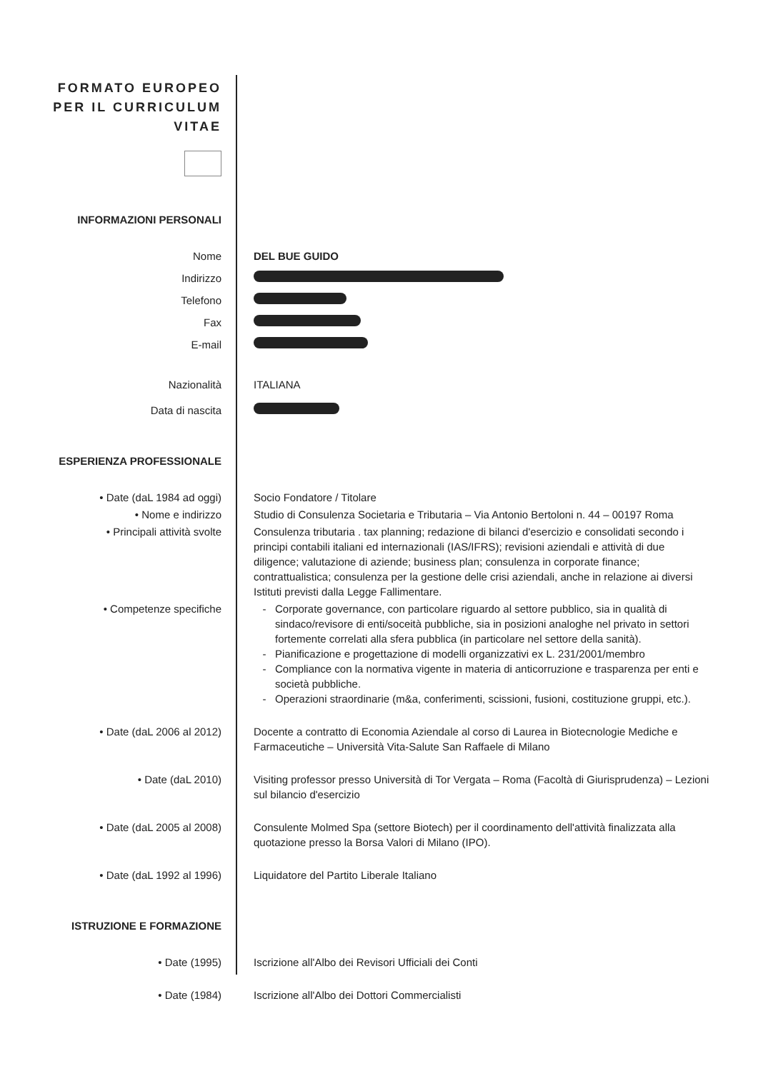FORMATO EUROPEO
PER IL CURRICULUM
VITAE
INFORMAZIONI PERSONALI
Nome DEL BUE GUIDO
Indirizzo
Telefono
Fax
E-mail
Nazionalità ITALIANA
Data di nascita
ESPERIENZA PROFESSIONALE
• Date (daL 1984 ad oggi) Socio Fondatore / Titolare
• Nome e indirizzo Studio di Consulenza Societaria e Tributaria – Via Antonio Bertoloni n. 44 – 00197 Roma
• Principali attività svolte Consulenza tributaria . tax planning; redazione di bilanci d'esercizio e consolidati secondo i principi contabili italiani ed internazionali (IAS/IFRS); revisioni aziendali e attività di due diligence; valutazione di aziende; business plan; consulenza in corporate finance; contrattualistica; consulenza per la gestione delle crisi aziendali, anche in relazione ai diversi Istituti previsti dalla Legge Fallimentare.
• Competenze specifiche Corporate governance, con particolare riguardo al settore pubblico, sia in qualità di sindaco/revisore di enti/soceità pubbliche, sia in posizioni analoghe nel privato in settori fortemente correlati alla sfera pubblica (in particolare nel settore della sanità).
Pianificazione e progettazione di modelli organizzativi ex L. 231/2001/membro
Compliance con la normativa vigente in materia di anticorruzione e trasparenza per enti e società pubbliche.
Operazioni straordinarie (m&a, conferimenti, scissioni, fusioni, costituzione gruppi, etc.).
• Date (daL 2006 al 2012) Docente a contratto di Economia Aziendale al corso di Laurea in Biotecnologie Mediche e Farmaceutiche – Università Vita-Salute San Raffaele di Milano
• Date (daL 2010) Visiting professor presso Università di Tor Vergata – Roma (Facoltà di Giurisprudenza) – Lezioni sul bilancio d'esercizio
• Date (daL 2005 al 2008) Consulente Molmed Spa (settore Biotech) per il coordinamento dell'attività finalizzata alla quotazione presso la Borsa Valori di Milano (IPO).
• Date (daL 1992 al 1996) Liquidatore del Partito Liberale Italiano
ISTRUZIONE E FORMAZIONE
• Date (1995) Iscrizione all'Albo dei Revisori Ufficiali dei Conti
• Date (1984) Iscrizione all'Albo dei Dottori Commercialisti